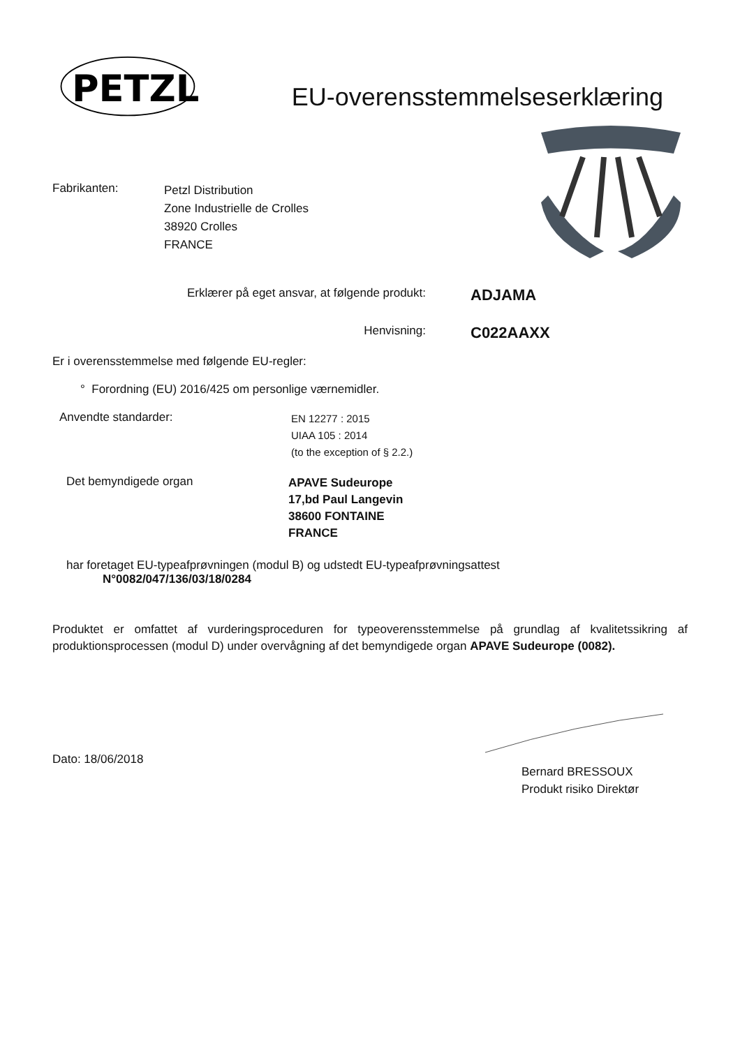PETZL
EU-overensstemmelseserklæring
Fabrikanten:
Petzl Distribution
Zone Industrielle de Crolles
38920 Crolles
FRANCE
Erklærer på eget ansvar, at følgende produkt:
ADJAMA
Henvisning:
C022AAXX
Er i overensstemmelse med følgende EU-regler:
° Forordning (EU) 2016/425 om personlige værnemidler.
Anvendte standarder:
EN 12277 : 2015
UIAA 105 : 2014
(to the exception of § 2.2.)
Det bemyndigede organ
APAVE Sudeurope
17,bd Paul Langevin
38600 FONTAINE
FRANCE
har foretaget EU-typeafprøvningen (modul B) og udstedt EU-typeafprøvningsattest
N°0082/047/136/03/18/0284
Produktet er omfattet af vurderingsproceduren for typeoverensstemmelse på grundlag af kvalitetssikring af produktionsprocessen (modul D) under overvågning af det bemyndigede organ APAVE Sudeurope (0082).
Dato: 18/06/2018
Bernard BRESSOUX
Produkt risiko Direktør